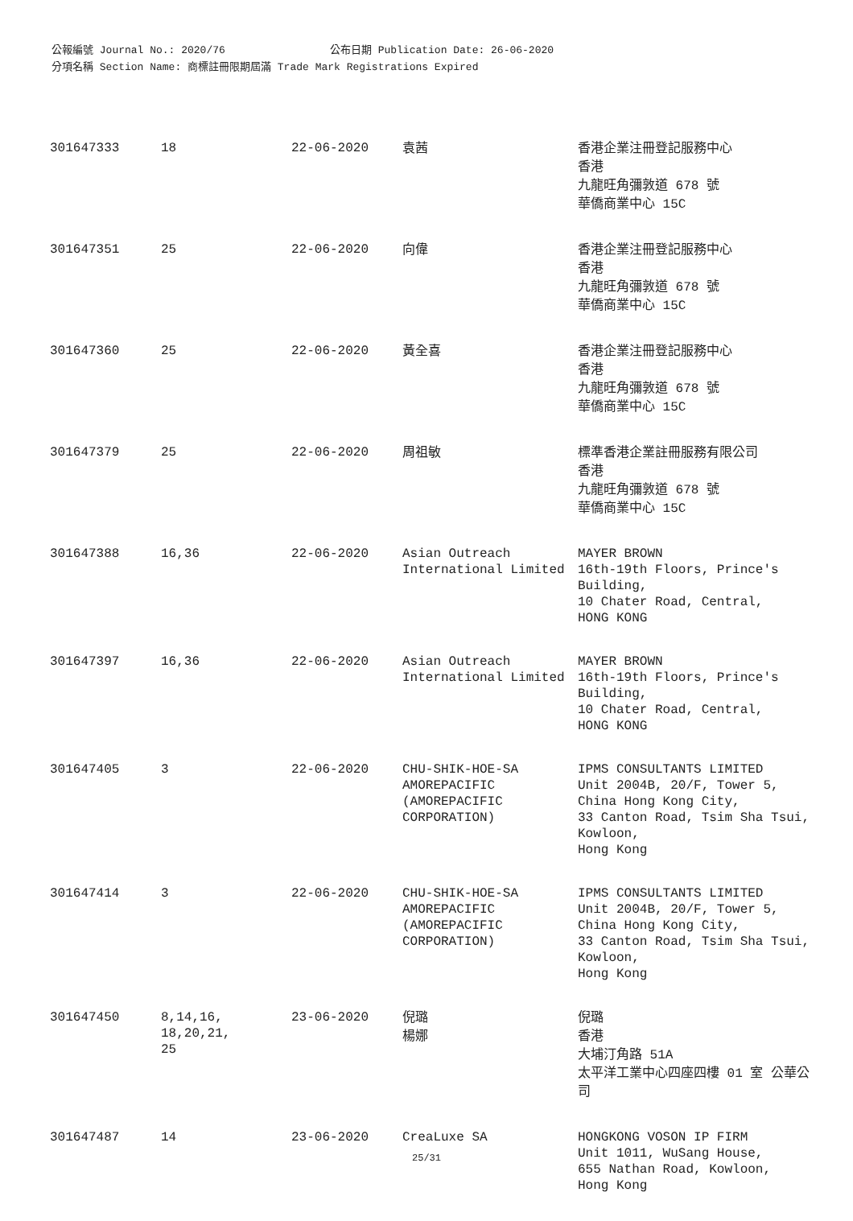公報編號 Journal No.: 2020/76 公布日期 Publication Date: 26-06-2020
分項名稱 Section Name: 商標註冊限期屆滿 Trade Mark Registrations Expired
| 301647333 | 18 | 22-06-2020 | 袁茜 | 香港企業注冊登記服務中心 香港 九龍旺角彌敦道 678 號 華僑商業中心 15C |
| 301647351 | 25 | 22-06-2020 | 向偉 | 香港企業注冊登記服務中心 香港 九龍旺角彌敦道 678 號 華僑商業中心 15C |
| 301647360 | 25 | 22-06-2020 | 黃全喜 | 香港企業注冊登記服務中心 香港 九龍旺角彌敦道 678 號 華僑商業中心 15C |
| 301647379 | 25 | 22-06-2020 | 周祖敏 | 標準香港企業註冊服務有限公司 香港 九龍旺角彌敦道 678 號 華僑商業中心 15C |
| 301647388 | 16,36 | 22-06-2020 | Asian Outreach International Limited | MAYER BROWN 16th-19th Floors, Prince's Building, 10 Chater Road, Central, HONG KONG |
| 301647397 | 16,36 | 22-06-2020 | Asian Outreach International Limited | MAYER BROWN 16th-19th Floors, Prince's Building, 10 Chater Road, Central, HONG KONG |
| 301647405 | 3 | 22-06-2020 | CHU-SHIK-HOE-SA AMOREPACIFIC (AMOREPACIFIC CORPORATION) | IPMS CONSULTANTS LIMITED Unit 2004B, 20/F, Tower 5, China Hong Kong City, 33 Canton Road, Tsim Sha Tsui, Kowloon, Hong Kong |
| 301647414 | 3 | 22-06-2020 | CHU-SHIK-HOE-SA AMOREPACIFIC (AMOREPACIFIC CORPORATION) | IPMS CONSULTANTS LIMITED Unit 2004B, 20/F, Tower 5, China Hong Kong City, 33 Canton Road, Tsim Sha Tsui, Kowloon, Hong Kong |
| 301647450 | 8,14,16, 18,20,21, 25 | 23-06-2020 | 倪璐 楊娜 | 倪璐 香港 大埔汀角路 51A 太平洋工業中心四座四樓 01 室 公華公司 |
| 301647487 | 14 | 23-06-2020 | CreaLuxe SA | HONGKONG VOSON IP FIRM Unit 1011, WuSang House, 655 Nathan Road, Kowloon, Hong Kong |
25/31